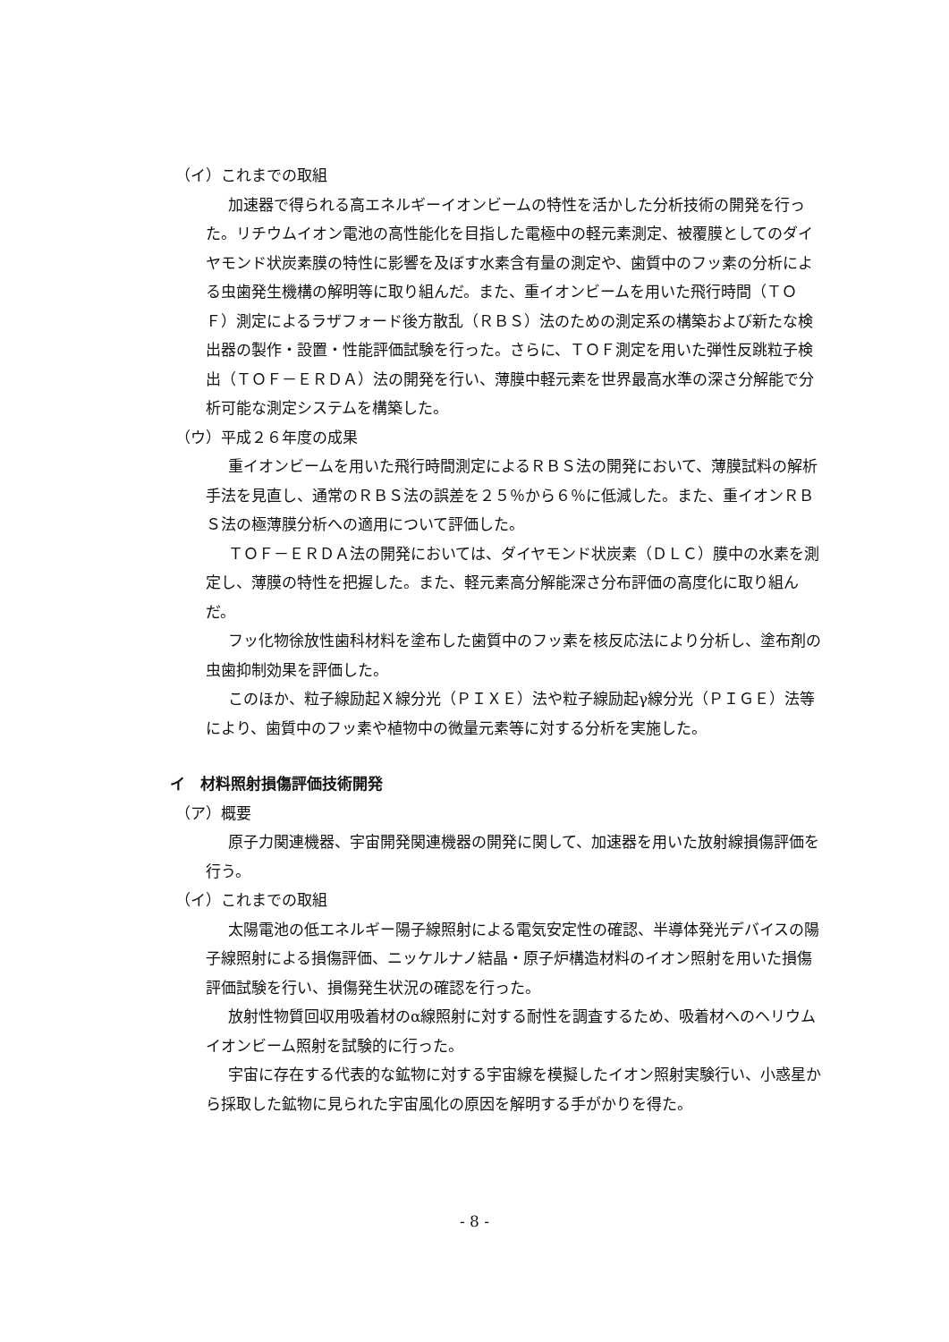（イ）これまでの取組
加速器で得られる高エネルギーイオンビームの特性を活かした分析技術の開発を行った。リチウムイオン電池の高性能化を目指した電極中の軽元素測定、被覆膜としてのダイヤモンド状炭素膜の特性に影響を及ぼす水素含有量の測定や、歯質中のフッ素の分析による虫歯発生機構の解明等に取り組んだ。また、重イオンビームを用いた飛行時間（ＴＯＦ）測定によるラザフォード後方散乱（ＲＢＳ）法のための測定系の構築および新たな検出器の製作・設置・性能評価試験を行った。さらに、ＴＯＦ測定を用いた弾性反跳粒子検出（ＴＯＦ－ＥＲＤＡ）法の開発を行い、薄膜中軽元素を世界最高水準の深さ分解能で分析可能な測定システムを構築した。
（ウ）平成２６年度の成果
重イオンビームを用いた飛行時間測定によるＲＢＳ法の開発において、薄膜試料の解析手法を見直し、通常のＲＢＳ法の誤差を２５％から６％に低減した。また、重イオンＲＢＳ法の極薄膜分析への適用について評価した。
ＴＯＦ－ＥＲＤＡ法の開発においては、ダイヤモンド状炭素（ＤＬＣ）膜中の水素を測定し、薄膜の特性を把握した。また、軽元素高分解能深さ分布評価の高度化に取り組んだ。
フッ化物徐放性歯科材料を塗布した歯質中のフッ素を核反応法により分析し、塗布剤の虫歯抑制効果を評価した。
このほか、粒子線励起Ｘ線分光（ＰＩＸＥ）法や粒子線励起γ線分光（ＰＩＧＥ）法等により、歯質中のフッ素や植物中の微量元素等に対する分析を実施した。
イ　材料照射損傷評価技術開発
（ア）概要
原子力関連機器、宇宙開発関連機器の開発に関して、加速器を用いた放射線損傷評価を行う。
（イ）これまでの取組
太陽電池の低エネルギー陽子線照射による電気安定性の確認、半導体発光デバイスの陽子線照射による損傷評価、ニッケルナノ結晶・原子炉構造材料のイオン照射を用いた損傷評価試験を行い、損傷発生状況の確認を行った。
放射性物質回収用吸着材のα線照射に対する耐性を調査するため、吸着材へのヘリウムイオンビーム照射を試験的に行った。
宇宙に存在する代表的な鉱物に対する宇宙線を模擬したイオン照射実験行い、小惑星から採取した鉱物に見られた宇宙風化の原因を解明する手がかりを得た。
- 8 -